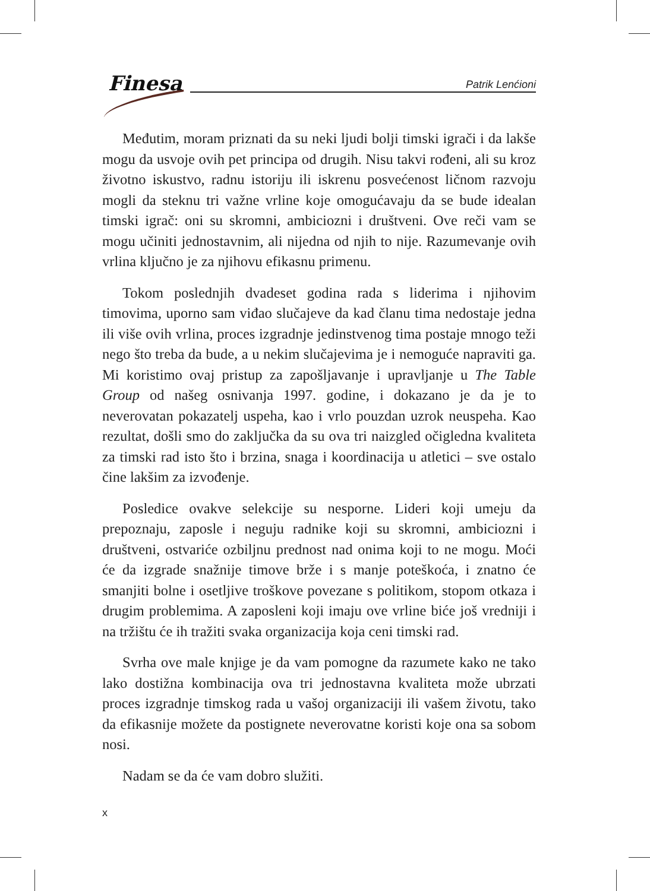Finesa Patrik Lenćioni
Međutim, moram priznati da su neki ljudi bolji timski igrači i da lakše mogu da usvoje ovih pet principa od drugih. Nisu takvi rođeni, ali su kroz životno iskustvo, radnu istoriju ili iskrenu posvećenost ličnom razvoju mogli da steknu tri važne vrline koje omogućavaju da se bude idealan timski igrač: oni su skromni, ambiciozni i društveni. Ove reči vam se mogu učiniti jednostavnim, ali nijedna od njih to nije. Razumevanje ovih vrlina ključno je za njihovu efikasnu primenu.
Tokom poslednjih dvadeset godina rada s liderima i njihovim timovima, uporno sam viđao slučajeve da kad članu tima nedostaje jedna ili više ovih vrlina, proces izgradnje jedinstvenog tima postaje mnogo teži nego što treba da bude, a u nekim slučajevima je i nemoguće napraviti ga. Mi koristimo ovaj pristup za zapošljavanje i upravljanje u The Table Group od našeg osnivanja 1997. godine, i dokazano je da je to neverovatan pokazatelj uspeha, kao i vrlo pouzdan uzrok neuspeha. Kao rezultat, došli smo do zaključka da su ova tri naizgled očigledna kvaliteta za timski rad isto što i brzina, snaga i koordinacija u atletici – sve ostalo čine lakšim za izvođenje.
Posledice ovakve selekcije su nesporne. Lideri koji umeju da prepoznaju, zaposle i neguju radnike koji su skromni, ambiciozni i društveni, ostvariće ozbiljnu prednost nad onima koji to ne mogu. Moći će da izgrade snažnije timove brže i s manje poteškoća, i znatno će smanjiti bolne i osetljive troškove povezane s politikom, stopom otkaza i drugim problemima. A zaposleni koji imaju ove vrline biće još vredniji i na tržištu će ih tražiti svaka organizacija koja ceni timski rad.
Svrha ove male knjige je da vam pomogne da razumete kako ne tako lako dostižna kombinacija ova tri jednostavna kvaliteta može ubrzati proces izgradnje timskog rada u vašoj organizaciji ili vašem životu, tako da efikasnije možete da postignete neverovatne koristi koje ona sa sobom nosi.
Nadam se da će vam dobro služiti.
x